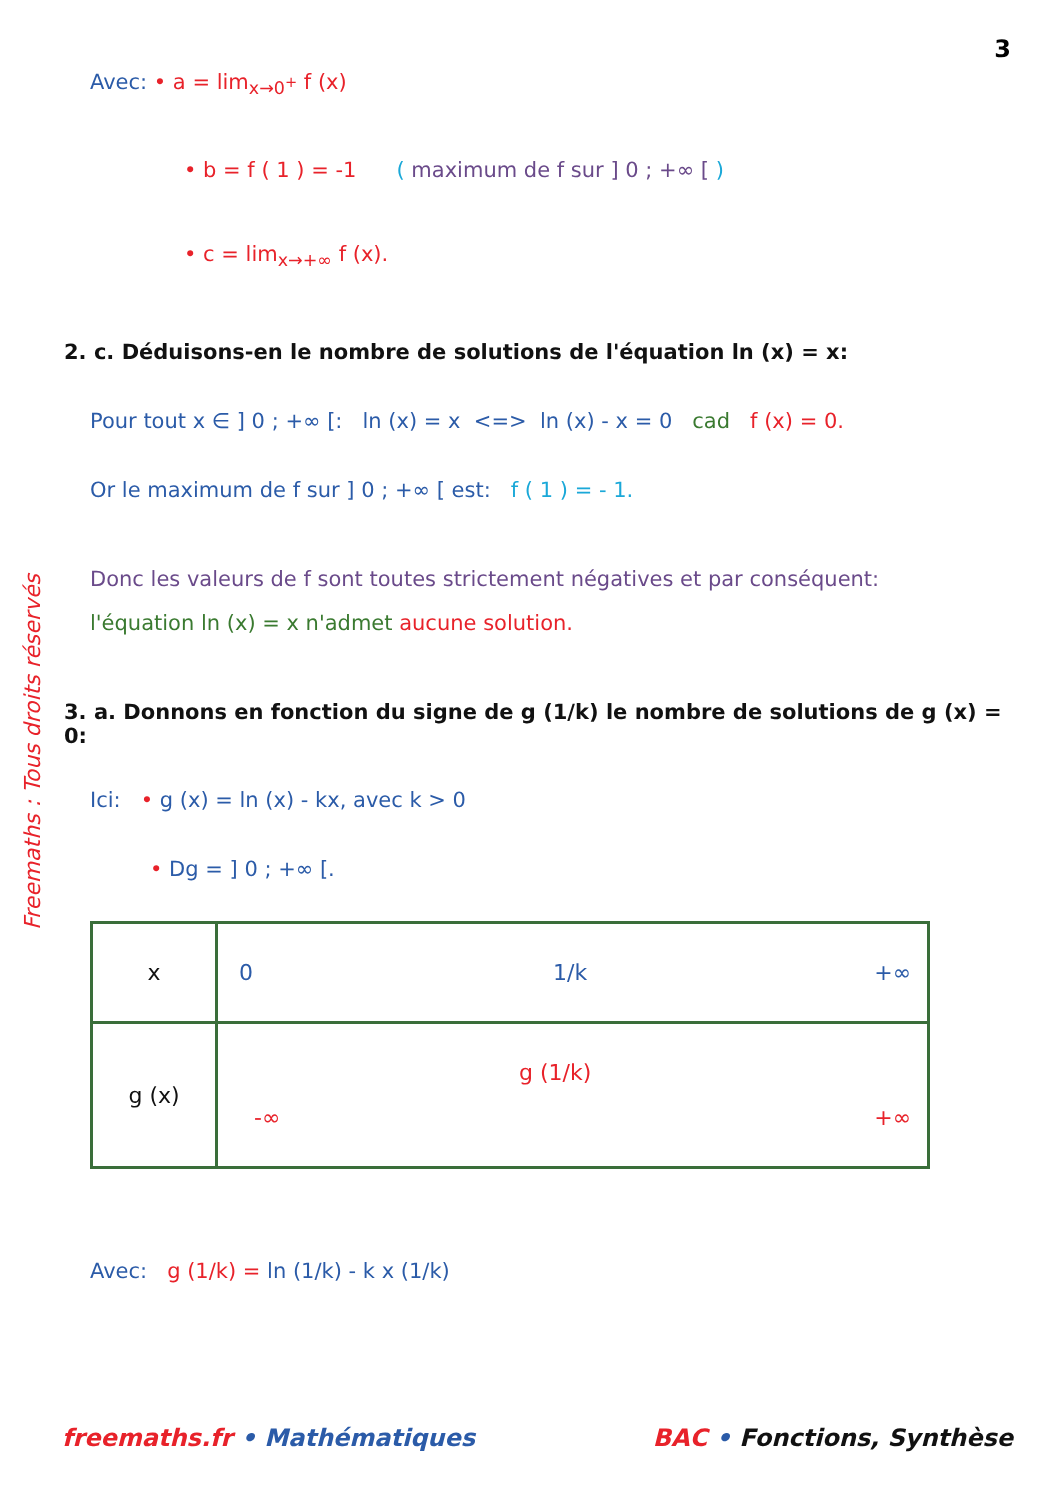3
Freemaths : Tous droits réservés
Avec: • a = lim<sub>x→0<sup>+</sup></sub> f (x)
• b = f ( 1 ) = -1 ( maximum de f sur ] 0 ; +∞ [ )
• c = lim<sub>x→+∞</sub> f (x).
2. c. Déduisons-en le nombre de solutions de l'équation ln (x) = x:
Pour tout x ∈ ] 0 ; +∞ [: ln (x) = x <=> ln (x) - x = 0 cad f (x) = 0.
Or le maximum de f sur ] 0 ; +∞ [ est: f ( 1 ) = - 1.
Donc les valeurs de f sont toutes strictement négatives et par conséquent:
l'équation ln (x) = x n'admet aucune solution.
3. a. Donnons en fonction du signe de g (1/k) le nombre de solutions de g (x) = 0:
Ici: • g (x) = ln (x) - kx, avec k > 0
• Dg = ] 0 ; +∞ [.
| x | 0 1/k +∞ |
| g (x) | g (1/k) -∞ +∞ |
Avec: g (1/k) = ln (1/k) - k x (1/k)
freemaths.fr • Mathématiques BAC • Fonctions, Synthèse